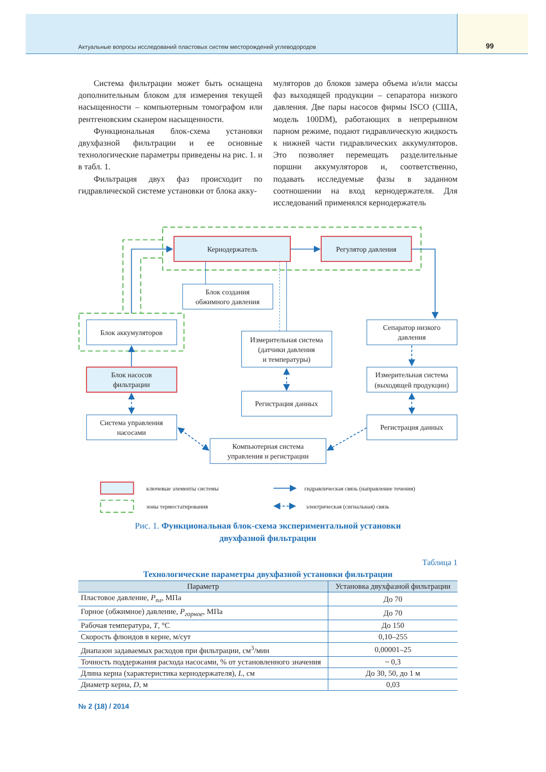Актуальные вопросы исследований пластовых систем месторождений углеводородов
99
Система фильтрации может быть оснащена дополнительным блоком для измерения текущей насыщенности – компьютерным томографом или рентгеновским сканером насыщенности.
Функциональная блок-схема установки двухфазной фильтрации и ее основные технологические параметры приведены на рис. 1. и в табл. 1.
Фильтрация двух фаз происходит по гидравлической системе установки от блока акку-
муляторов до блоков замера объема и/или массы фаз выходящей продукции – сепаратора низкого давления. Две пары насосов фирмы ISCO (США, модель 100DM), работающих в непрерывном парном режиме, подают гидравлическую жидкость к нижней части гидравлических аккумуляторов. Это позволяет перемещать разделительные поршни аккумуляторов и, соответственно, подавать исследуемые фазы в заданном соотношении на вход кернодержателя. Для исследований применялся кернодержатель
Кернодержатель
Регулятор давления
Блок создания
обжимного давления
Блок аккумуляторов
Сепаратор низкого
давления
Измерительная система
(датчики давления
и температуры)
Блок насосов
фильтрации
Измерительная система
(выходящей продукции)
Регистрация данных
Система управления
насосами
Регистрация данных
Компьютерная система
управления и регистрации
ключевые элементы системы
зоны термостатирования
гидравлическая связь (направление течения)
электрическая (сигнальная) связь
Рис. 1. Функциональная блок-схема экспериментальной установки
двухфазной фильтрации
Таблица 1
Технологические параметры двухфазной установки фильтрации
| Параметр | Установка двухфазной фильтрации |
| --- | --- |
| Пластовое давление, P<sub>пл</sub>, МПа | До 70 |
| Горное (обжимное) давление, P<sub>горное</sub>, МПа | До 70 |
| Рабочая температура, T , °С | До 150 |
| Скорость флюидов в керне, м/сут | 0,10–255 |
| Диапазон задаваемых расходов при фильтрации, см<sup>3</sup>/мин | 0,00001–25 |
| Точность поддержания расхода насосами, % от установленного значения | ~ 0,3 |
| Длина керна (характеристика кернодержателя), L , см | До 30, 50, до 1 м |
| Диаметр керна, D , м | 0,03 |
№ 2 (18) / 2014